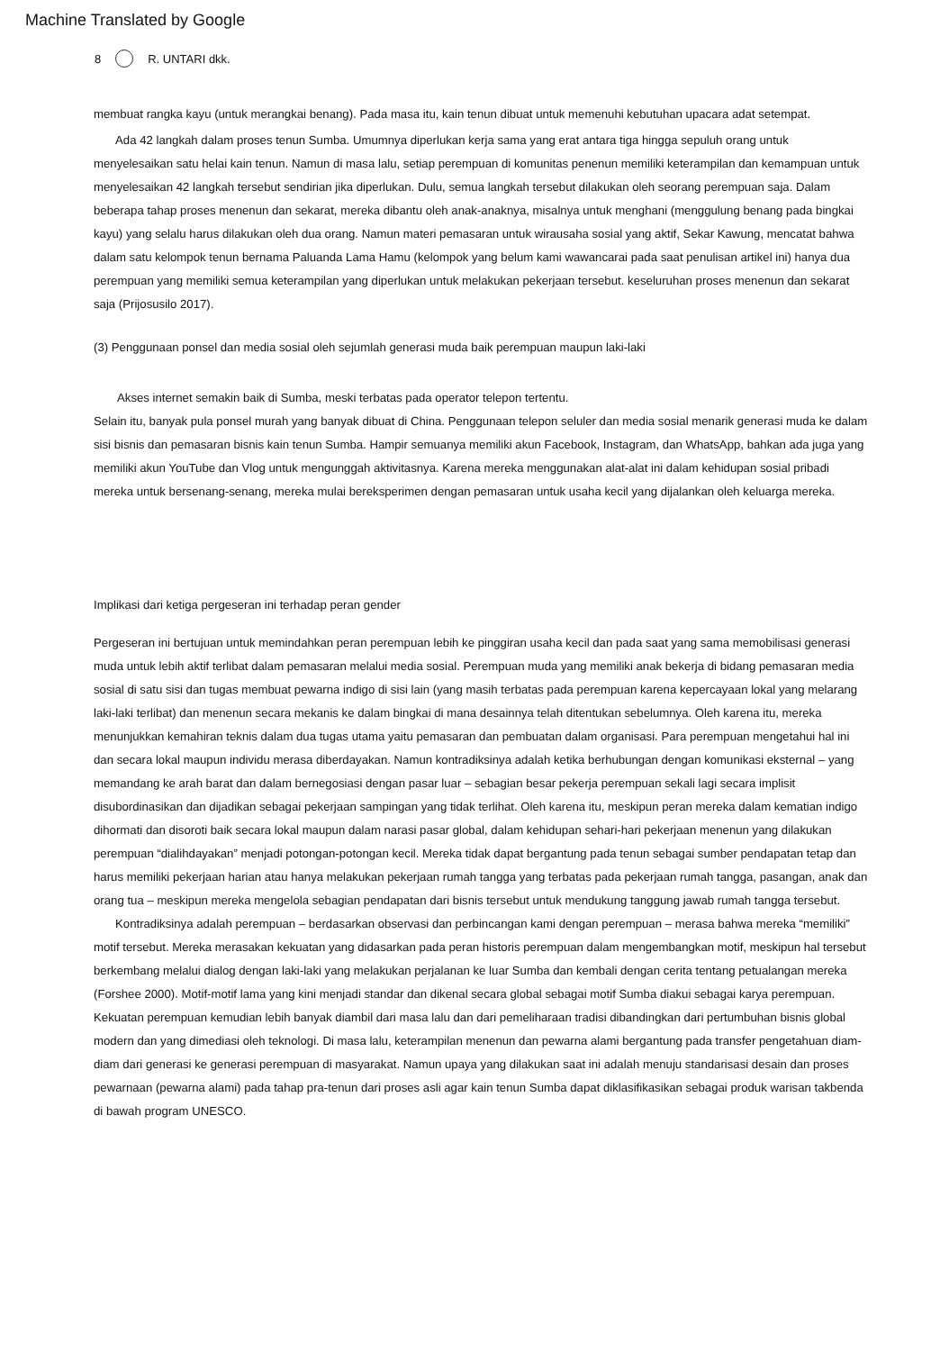Machine Translated by Google
8 R. UNTARI dkk.
membuat rangka kayu (untuk merangkai benang). Pada masa itu, kain tenun dibuat untuk memenuhi kebutuhan upacara adat setempat.
Ada 42 langkah dalam proses tenun Sumba. Umumnya diperlukan kerja sama yang erat antara tiga hingga sepuluh orang untuk menyelesaikan satu helai kain tenun. Namun di masa lalu, setiap perempuan di komunitas penenun memiliki keterampilan dan kemampuan untuk menyelesaikan 42 langkah tersebut sendirian jika diperlukan. Dulu, semua langkah tersebut dilakukan oleh seorang perempuan saja. Dalam beberapa tahap proses menenun dan sekarat, mereka dibantu oleh anak-anaknya, misalnya untuk menghani (menggulung benang pada bingkai kayu) yang selalu harus dilakukan oleh dua orang. Namun materi pemasaran untuk wirausaha sosial yang aktif, Sekar Kawung, mencatat bahwa dalam satu kelompok tenun bernama Paluanda Lama Hamu (kelompok yang belum kami wawancarai pada saat penulisan artikel ini) hanya dua perempuan yang memiliki semua keterampilan yang diperlukan untuk melakukan pekerjaan tersebut. keseluruhan proses menenun dan sekarat saja (Prijosusilo 2017).
(3) Penggunaan ponsel dan media sosial oleh sejumlah generasi muda baik perempuan maupun laki-laki
Akses internet semakin baik di Sumba, meski terbatas pada operator telepon tertentu.
Selain itu, banyak pula ponsel murah yang banyak dibuat di China. Penggunaan telepon seluler dan media sosial menarik generasi muda ke dalam sisi bisnis dan pemasaran bisnis kain tenun Sumba. Hampir semuanya memiliki akun Facebook, Instagram, dan WhatsApp, bahkan ada juga yang memiliki akun YouTube dan Vlog untuk mengunggah aktivitasnya. Karena mereka menggunakan alat-alat ini dalam kehidupan sosial pribadi mereka untuk bersenang-senang, mereka mulai bereksperimen dengan pemasaran untuk usaha kecil yang dijalankan oleh keluarga mereka.
Implikasi dari ketiga pergeseran ini terhadap peran gender
Pergeseran ini bertujuan untuk memindahkan peran perempuan lebih ke pinggiran usaha kecil dan pada saat yang sama memobilisasi generasi muda untuk lebih aktif terlibat dalam pemasaran melalui media sosial. Perempuan muda yang memiliki anak bekerja di bidang pemasaran media sosial di satu sisi dan tugas membuat pewarna indigo di sisi lain (yang masih terbatas pada perempuan karena kepercayaan lokal yang melarang laki-laki terlibat) dan menenun secara mekanis ke dalam bingkai di mana desainnya telah ditentukan sebelumnya. Oleh karena itu, mereka menunjukkan kemahiran teknis dalam dua tugas utama yaitu pemasaran dan pembuatan dalam organisasi. Para perempuan mengetahui hal ini dan secara lokal maupun individu merasa diberdayakan. Namun kontradiksinya adalah ketika berhubungan dengan komunikasi eksternal – yang memandang ke arah barat dan dalam bernegosiasi dengan pasar luar – sebagian besar pekerja perempuan sekali lagi secara implisit disubordinasikan dan dijadikan sebagai pekerjaan sampingan yang tidak terlihat. Oleh karena itu, meskipun peran mereka dalam kematian indigo dihormati dan disoroti baik secara lokal maupun dalam narasi pasar global, dalam kehidupan sehari-hari pekerjaan menenun yang dilakukan perempuan “dialihdayakan” menjadi potongan-potongan kecil. Mereka tidak dapat bergantung pada tenun sebagai sumber pendapatan tetap dan harus memiliki pekerjaan harian atau hanya melakukan pekerjaan rumah tangga yang terbatas pada pekerjaan rumah tangga, pasangan, anak dan orang tua – meskipun mereka mengelola sebagian pendapatan dari bisnis tersebut untuk mendukung tanggung jawab rumah tangga tersebut.
Kontradiksinya adalah perempuan – berdasarkan observasi dan perbincangan kami dengan perempuan – merasa bahwa mereka “memiliki” motif tersebut. Mereka merasakan kekuatan yang didasarkan pada peran historis perempuan dalam mengembangkan motif, meskipun hal tersebut berkembang melalui dialog dengan laki-laki yang melakukan perjalanan ke luar Sumba dan kembali dengan cerita tentang petualangan mereka (Forshee 2000). Motif-motif lama yang kini menjadi standar dan dikenal secara global sebagai motif Sumba diakui sebagai karya perempuan. Kekuatan perempuan kemudian lebih banyak diambil dari masa lalu dan dari pemeliharaan tradisi dibandingkan dari pertumbuhan bisnis global modern dan yang dimediasi oleh teknologi. Di masa lalu, keterampilan menenun dan pewarna alami bergantung pada transfer pengetahuan diam-diam dari generasi ke generasi perempuan di masyarakat. Namun upaya yang dilakukan saat ini adalah menuju standarisasi desain dan proses pewarnaan (pewarna alami) pada tahap pra-tenun dari proses asli agar kain tenun Sumba dapat diklasifikasikan sebagai produk warisan takbenda di bawah program UNESCO.